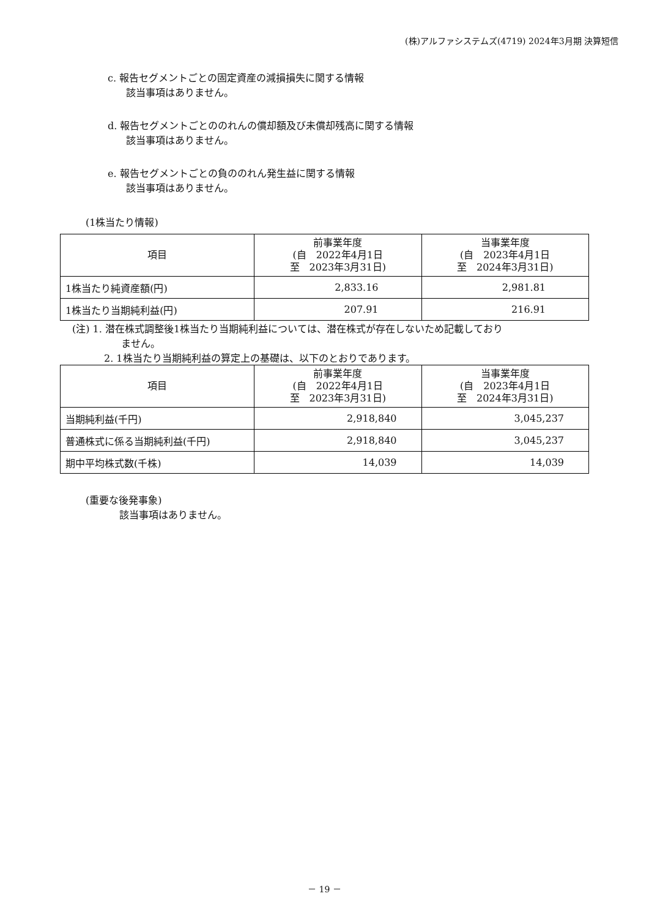(株)アルファシステムズ(4719) 2024年3月期 決算短信
c. 報告セグメントごとの固定資産の減損損失に関する情報
該当事項はありません。
d. 報告セグメントごとののれんの償却額及び未償却残高に関する情報
該当事項はありません。
e. 報告セグメントごとの負ののれん発生益に関する情報
該当事項はありません。
(1株当たり情報)
| 項目 | 前事業年度 (自 2022年4月1日 至 2023年3月31日) | 当事業年度 (自 2023年4月1日 至 2024年3月31日) |
| --- | --- | --- |
| 1株当たり純資産額(円) | 2,833.16 | 2,981.81 |
| 1株当たり当期純利益(円) | 207.91 | 216.91 |
(注) 1. 潜在株式調整後1株当たり当期純利益については、潜在株式が存在しないため記載しており
ません。
2. 1株当たり当期純利益の算定上の基礎は、以下のとおりであります。
| 項目 | 前事業年度 (自 2022年4月1日 至 2023年3月31日) | 当事業年度 (自 2023年4月1日 至 2024年3月31日) |
| --- | --- | --- |
| 当期純利益(千円) | 2,918,840 | 3,045,237 |
| 普通株式に係る当期純利益(千円) | 2,918,840 | 3,045,237 |
| 期中平均株式数(千株) | 14,039 | 14,039 |
(重要な後発事象)
該当事項はありません。
－ 19 －